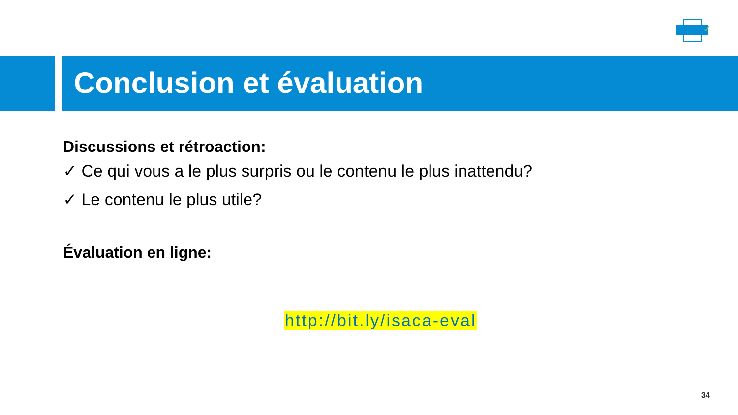✓
Conclusion et évaluation
Discussions et rétroaction:
✓ Ce qui vous a le plus surpris ou le contenu le plus inattendu?
✓ Le contenu le plus utile?
Évaluation en ligne:
http://bit.ly/isaca-eval
34